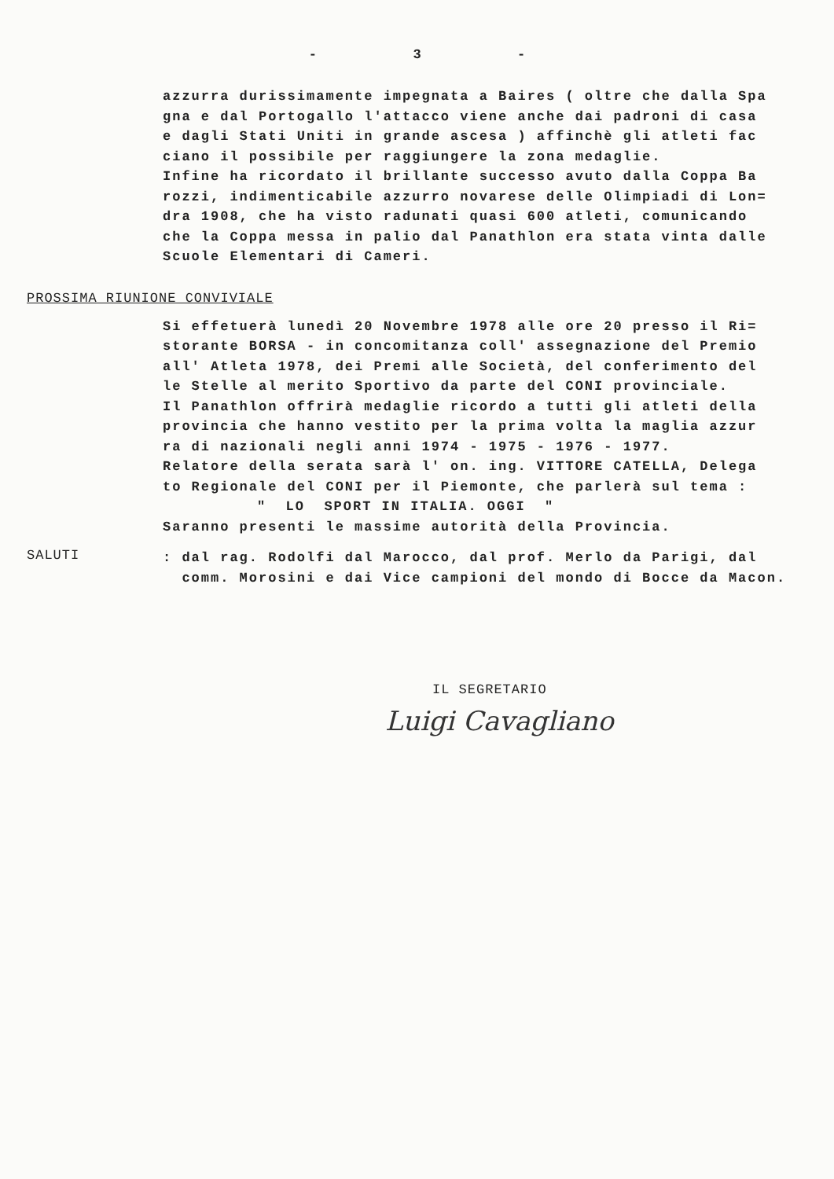- 3 -
azzurra durissimamente impegnata a Baires ( oltre che dalla Spa gna e dal Portogallo l'attacco viene anche dai padroni di casa e dagli Stati Uniti in grande ascesa ) affinchè gli atleti fac ciano il possibile per raggiungere la zona medaglie. Infine ha ricordato il brillante successo avuto dalla Coppa Ba rozzi, indimenticabile azzurro novarese delle Olimpiadi di Lon= dra 1908, che ha visto radunati quasi 600 atleti, comunicando che la Coppa messa in palio dal Panathlon era stata vinta dalle Scuole Elementari di Cameri.
PROSSIMA RIUNIONE CONVIVIALE
Si effetuerà lunedì 20 Novembre 1978 alle ore 20 presso il Ri= storante BORSA - in concomitanza coll' assegnazione del Premio all' Atleta 1978, dei Premi alle Società, del conferimento del le Stelle al merito Sportivo da parte del CONI provinciale. Il Panathlon offrirà medaglie ricordo a tutti gli atleti della provincia che hanno vestito per la prima volta la maglia azzur ra di nazionali negli anni 1974 - 1975 - 1976 - 1977. Relatore della serata sarà l' on. ing. VITTORE CATELLA, Delega to Regionale del CONI per il Piemonte, che parlerà sul tema : " LO SPORT IN ITALIA. OGGI " Saranno presenti le massime autorità della Provincia.
SALUTI
: dal rag. Rodolfi dal Marocco, dal prof. Merlo da Parigi, dal comm. Morosini e dai Vice campioni del mondo di Bocce da Macon.
IL SEGRETARIO
Luigi Cavagliano